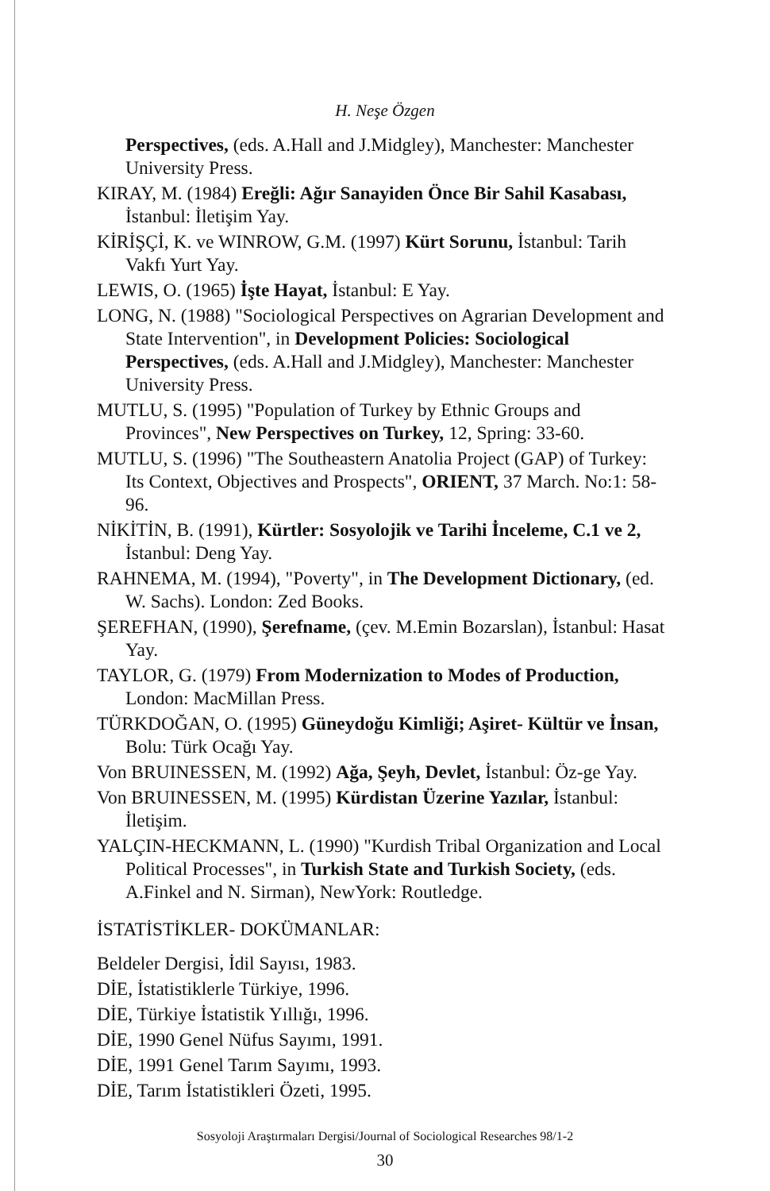H. Neşe Özgen
Perspectives, (eds. A.Hall and J.Midgley), Manchester: Manchester University Press.
KIRAY, M. (1984) Ereğli: Ağır Sanayiden Önce Bir Sahil Kasabası, İstanbul: İletişim Yay.
KİRİŞÇİ, K. ve WINROW, G.M. (1997) Kürt Sorunu, İstanbul: Tarih Vakfı Yurt Yay.
LEWIS, O. (1965) İşte Hayat, İstanbul: E Yay.
LONG, N. (1988) "Sociological Perspectives on Agrarian Development and State Intervention", in Development Policies: Sociological Perspectives, (eds. A.Hall and J.Midgley), Manchester: Manchester University Press.
MUTLU, S. (1995) "Population of Turkey by Ethnic Groups and Provinces", New Perspectives on Turkey, 12, Spring: 33-60.
MUTLU, S. (1996) "The Southeastern Anatolia Project (GAP) of Turkey: Its Context, Objectives and Prospects", ORIENT, 37 March. No:1: 58-96.
NİKİTİN, B. (1991), Kürtler: Sosyolojik ve Tarihi İnceleme, C.1 ve 2, İstanbul: Deng Yay.
RAHNEMA, M. (1994), "Poverty", in The Development Dictionary, (ed. W. Sachs). London: Zed Books.
ŞEREFHAN, (1990), Şerefname, (çev. M.Emin Bozarslan), İstanbul: Hasat Yay.
TAYLOR, G. (1979) From Modernization to Modes of Production, London: MacMillan Press.
TÜRKDOĞAN, O. (1995) Güneydoğu Kimliği; Aşiret- Kültür ve İnsan, Bolu: Türk Ocağı Yay.
Von BRUINESSEN, M. (1992) Ağa, Şeyh, Devlet, İstanbul: Öz-ge Yay.
Von BRUINESSEN, M. (1995) Kürdistan Üzerine Yazılar, İstanbul: İletişim.
YALÇIN-HECKMANN, L. (1990) "Kurdish Tribal Organization and Local Political Processes", in Turkish State and Turkish Society, (eds. A.Finkel and N. Sirman), NewYork: Routledge.
İSTATİSTİKLER- DOKÜMANLAR:
Beldeler Dergisi, İdil Sayısı, 1983.
DİE, İstatistiklerle Türkiye, 1996.
DİE, Türkiye İstatistik Yıllığı, 1996.
DİE, 1990 Genel Nüfus Sayımı, 1991.
DİE, 1991 Genel Tarım Sayımı, 1993.
DİE, Tarım İstatistikleri Özeti, 1995.
Sosyoloji Araştırmaları Dergisi/Journal of Sociological Researches 98/1-2
30